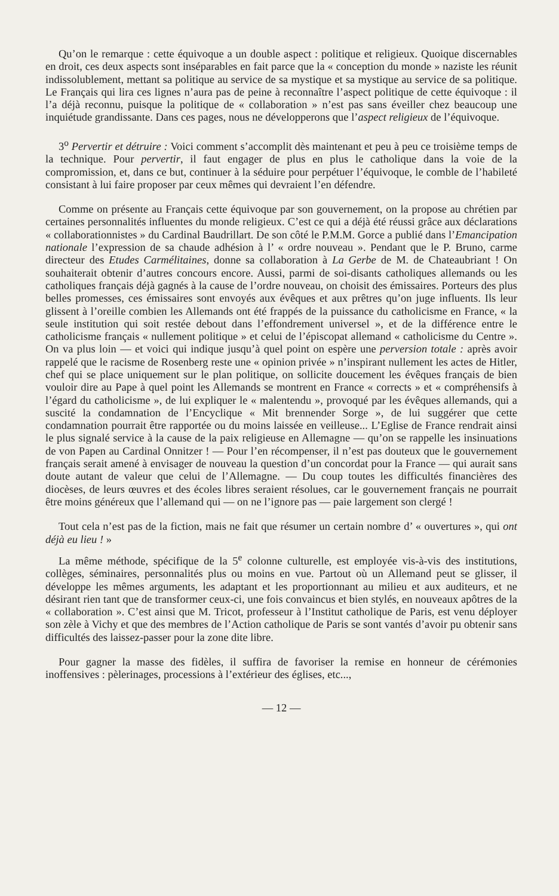Qu’on le remarque : cette équivoque a un double aspect : politique et religieux. Quoique discernables en droit, ces deux aspects sont inséparables en fait parce que la « conception du monde » naziste les réunit indissolublement, mettant sa politique au service de sa mystique et sa mystique au service de sa politique. Le Français qui lira ces lignes n’aura pas de peine à reconnaître l’aspect politique de cette équivoque : il l’a déjà reconnu, puisque la politique de « collaboration » n’est pas sans éveiller chez beaucoup une inquiétude grandissante. Dans ces pages, nous ne développerons que l’aspect religieux de l’équivoque.
3<sup>o</sup> Pervertir et détruire : Voici comment s’accomplit dès maintenant et peu à peu ce troisième temps de la technique. Pour pervertir, il faut engager de plus en plus le catholique dans la voie de la compromission, et, dans ce but, continuer à la séduire pour perpétuer l’équivoque, le comble de l’habileté consistant à lui faire proposer par ceux mêmes qui devraient l’en défendre.
Comme on présente au Français cette équivoque par son gouvernement, on la propose au chrétien par certaines personnalités influentes du monde religieux. C’est ce qui a déjà été réussi grâce aux déclarations « collaborationnistes » du Cardinal Baudrillart. De son côté le P.M.M. Gorce a publié dans l’Emancipation nationale l’expression de sa chaude adhésion à l’ « ordre nouveau ». Pendant que le P. Bruno, carme directeur des Etudes Carmélitaines, donne sa collaboration à La Gerbe de M. de Chateaubriant ! On souhaiterait obtenir d’autres concours encore. Aussi, parmi de soi-disants catholiques allemands ou les catholiques français déjà gagnés à la cause de l’ordre nouveau, on choisit des émissaires. Porteurs des plus belles promesses, ces émissaires sont envoyés aux évêques et aux prêtres qu’on juge influents. Ils leur glissent à l’oreille combien les Allemands ont été frappés de la puissance du catholicisme en France, « la seule institution qui soit restée debout dans l’effondrement universel », et de la différence entre le catholicisme français « nullement politique » et celui de l’épiscopat allemand « catholicisme du Centre ». On va plus loin — et voici qui indique jusqu’à quel point on espère une perversion totale : après avoir rappelé que le racisme de Rosenberg reste une « opinion privée » n’inspirant nullement les actes de Hitler, chef qui se place uniquement sur le plan politique, on sollicite doucement les évêques français de bien vouloir dire au Pape à quel point les Allemands se montrent en France « corrects » et « compréhensifs à l’égard du catholicisme », de lui expliquer le « malentendu », provoqué par les évêques allemands, qui a suscité la condamnation de l’Encyclique « Mit brennender Sorge », de lui suggérer que cette condamnation pourrait être rapportée ou du moins laissée en veilleuse... L’Eglise de France rendrait ainsi le plus signalé service à la cause de la paix religieuse en Allemagne — qu’on se rappelle les insinuations de von Papen au Cardinal Onnitzer ! — Pour l’en récompenser, il n’est pas douteux que le gouvernement français serait amené à envisager de nouveau la question d’un concordat pour la France — qui aurait sans doute autant de valeur que celui de l’Allemagne. — Du coup toutes les difficultés financières des diocèses, de leurs œuvres et des écoles libres seraient résolues, car le gouvernement français ne pourrait être moins généreux que l’allemand qui — on ne l’ignore pas — paie largement son clergé !
Tout cela n’est pas de la fiction, mais ne fait que résumer un certain nombre d’ « ouvertures », qui ont déjà eu lieu ! »
La même méthode, spécifique de la 5<sup>e</sup> colonne culturelle, est employée vis-à-vis des institutions, collèges, séminaires, personnalités plus ou moins en vue. Partout où un Allemand peut se glisser, il développe les mêmes arguments, les adaptant et les proportionnant au milieu et aux auditeurs, et ne désirant rien tant que de transformer ceux-ci, une fois convaincus et bien stylés, en nouveaux apôtres de la « collaboration ». C’est ainsi que M. Tricot, professeur à l’Institut catholique de Paris, est venu déployer son zèle à Vichy et que des membres de l’Action catholique de Paris se sont vantés d’avoir pu obtenir sans difficultés des laissez-passer pour la zone dite libre.
Pour gagner la masse des fidèles, il suffira de favoriser la remise en honneur de cérémonies inoffensives : pèlerinages, processions à l’extérieur des églises, etc...,
— 12 —